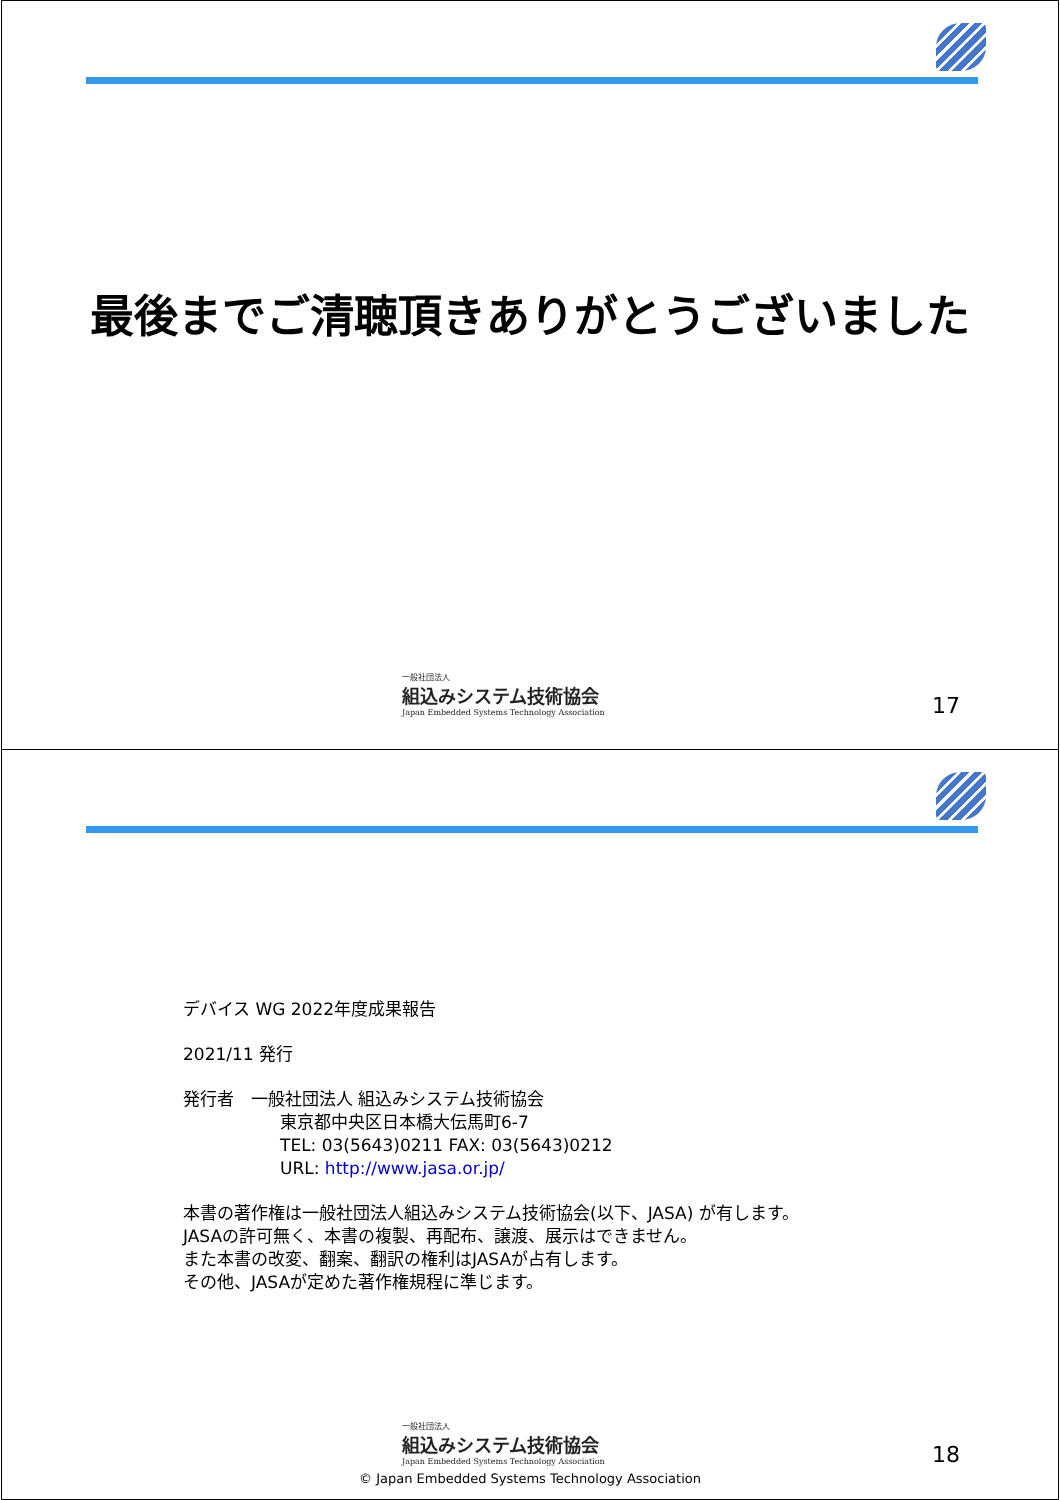最後までご清聴頂きありがとうございました
一般社団法人
組込みシステム技術協会
Japan Embedded Systems Technology Association
17
デバイス WG 2022年度成果報告
2021/11 発行
発行者　一般社団法人 組込みシステム技術協会
東京都中央区日本橋大伝馬町6-7
TEL: 03(5643)0211 FAX: 03(5643)0212
URL: http://www.jasa.or.jp/
本書の著作権は一般社団法人組込みシステム技術協会(以下、JASA) が有します。
JASAの許可無く、本書の複製、再配布、譲渡、展示はできません。
また本書の改変、翻案、翻訳の権利はJASAが占有します。
その他、JASAが定めた著作権規程に準じます。
一般社団法人
組込みシステム技術協会
Japan Embedded Systems Technology Association
18
© Japan Embedded Systems Technology Association